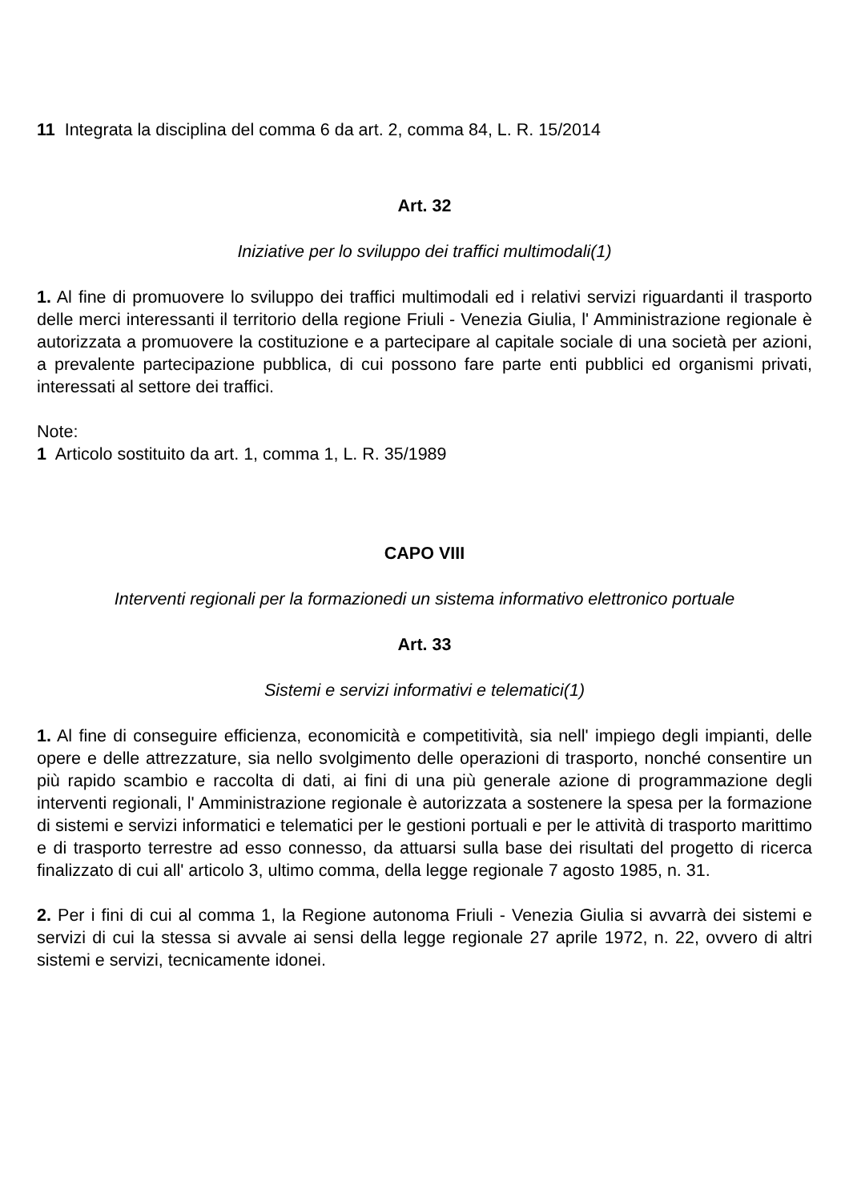11 Integrata la disciplina del comma 6 da art. 2, comma 84, L. R. 15/2014
Art. 32
Iniziative per lo sviluppo dei traffici multimodali(1)
1. Al fine di promuovere lo sviluppo dei traffici multimodali ed i relativi servizi riguardanti il trasporto delle merci interessanti il territorio della regione Friuli - Venezia Giulia, l' Amministrazione regionale è autorizzata a promuovere la costituzione e a partecipare al capitale sociale di una società per azioni, a prevalente partecipazione pubblica, di cui possono fare parte enti pubblici ed organismi privati, interessati al settore dei traffici.
Note:
1 Articolo sostituito da art. 1, comma 1, L. R. 35/1989
CAPO VIII
Interventi regionali per la formazionedi un sistema informativo elettronico portuale
Art. 33
Sistemi e servizi informativi e telematici(1)
1. Al fine di conseguire efficienza, economicità e competitività, sia nell' impiego degli impianti, delle opere e delle attrezzature, sia nello svolgimento delle operazioni di trasporto, nonché consentire un più rapido scambio e raccolta di dati, ai fini di una più generale azione di programmazione degli interventi regionali, l' Amministrazione regionale è autorizzata a sostenere la spesa per la formazione di sistemi e servizi informatici e telematici per le gestioni portuali e per le attività di trasporto marittimo e di trasporto terrestre ad esso connesso, da attuarsi sulla base dei risultati del progetto di ricerca finalizzato di cui all' articolo 3, ultimo comma, della legge regionale 7 agosto 1985, n. 31.
2. Per i fini di cui al comma 1, la Regione autonoma Friuli - Venezia Giulia si avvarrà dei sistemi e servizi di cui la stessa si avvale ai sensi della legge regionale 27 aprile 1972, n. 22, ovvero di altri sistemi e servizi, tecnicamente idonei.